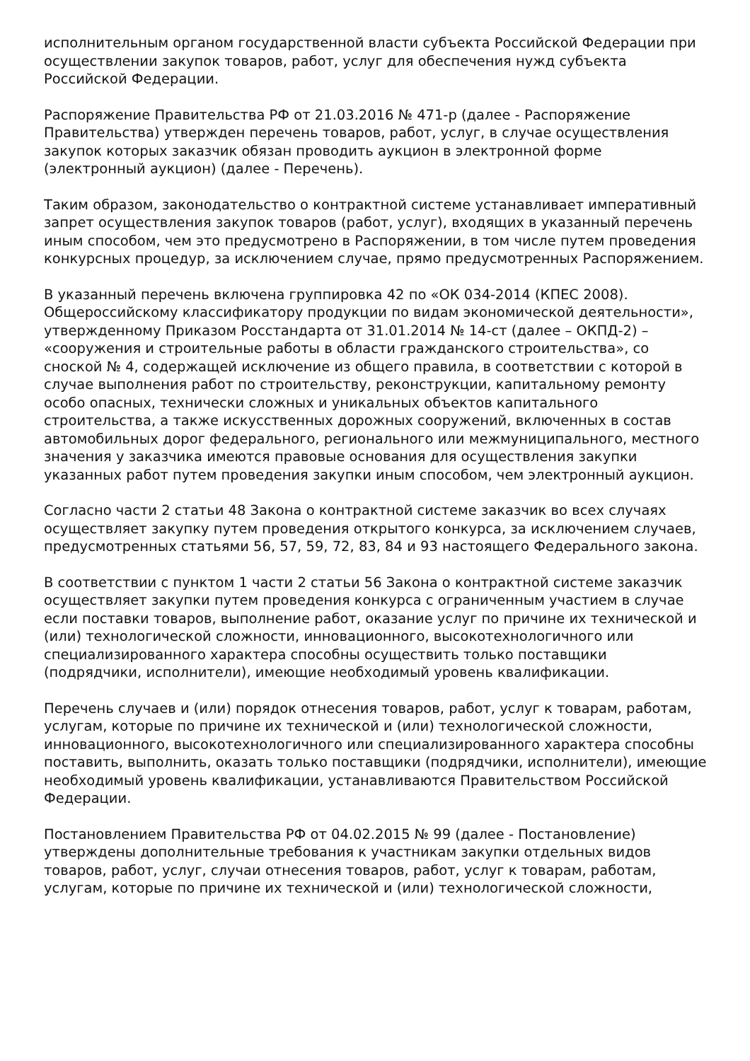исполнительным органом государственной власти субъекта Российской Федерации при осуществлении закупок товаров, работ, услуг для обеспечения нужд субъекта Российской Федерации.
Распоряжение Правительства РФ от 21.03.2016 № 471-р (далее - Распоряжение Правительства) утвержден перечень товаров, работ, услуг, в случае осуществления закупок которых заказчик обязан проводить аукцион в электронной форме (электронный аукцион) (далее - Перечень).
Таким образом, законодательство о контрактной системе устанавливает императивный запрет осуществления закупок товаров (работ, услуг), входящих в указанный перечень иным способом, чем это предусмотрено в Распоряжении, в том числе путем проведения конкурсных процедур, за исключением случае, прямо предусмотренных Распоряжением.
В указанный перечень включена группировка 42 по «ОК 034-2014 (КПЕС 2008). Общероссийскому классификатору продукции по видам экономической деятельности», утвержденному Приказом Росстандарта от 31.01.2014 № 14-ст (далее – ОКПД-2) – «сооружения и строительные работы в области гражданского строительства», со сноской № 4, содержащей исключение из общего правила, в соответствии с которой в случае выполнения работ по строительству, реконструкции, капитальному ремонту особо опасных, технически сложных и уникальных объектов капитального строительства, а также искусственных дорожных сооружений, включенных в состав автомобильных дорог федерального, регионального или межмуниципального, местного значения у заказчика имеются правовые основания для осуществления закупки указанных работ путем проведения закупки иным способом, чем электронный аукцион.
Согласно части 2 статьи 48 Закона о контрактной системе заказчик во всех случаях осуществляет закупку путем проведения открытого конкурса, за исключением случаев, предусмотренных статьями 56, 57, 59, 72, 83, 84 и 93 настоящего Федерального закона.
В соответствии с пунктом 1 части 2 статьи 56 Закона о контрактной системе заказчик осуществляет закупки путем проведения конкурса с ограниченным участием в случае если поставки товаров, выполнение работ, оказание услуг по причине их технической и (или) технологической сложности, инновационного, высокотехнологичного или специализированного характера способны осуществить только поставщики (подрядчики, исполнители), имеющие необходимый уровень квалификации.
Перечень случаев и (или) порядок отнесения товаров, работ, услуг к товарам, работам, услугам, которые по причине их технической и (или) технологической сложности, инновационного, высокотехнологичного или специализированного характера способны поставить, выполнить, оказать только поставщики (подрядчики, исполнители), имеющие необходимый уровень квалификации, устанавливаются Правительством Российской Федерации.
Постановлением Правительства РФ от 04.02.2015 № 99 (далее - Постановление) утверждены дополнительные требования к участникам закупки отдельных видов товаров, работ, услуг, случаи отнесения товаров, работ, услуг к товарам, работам, услугам, которые по причине их технической и (или) технологической сложности,